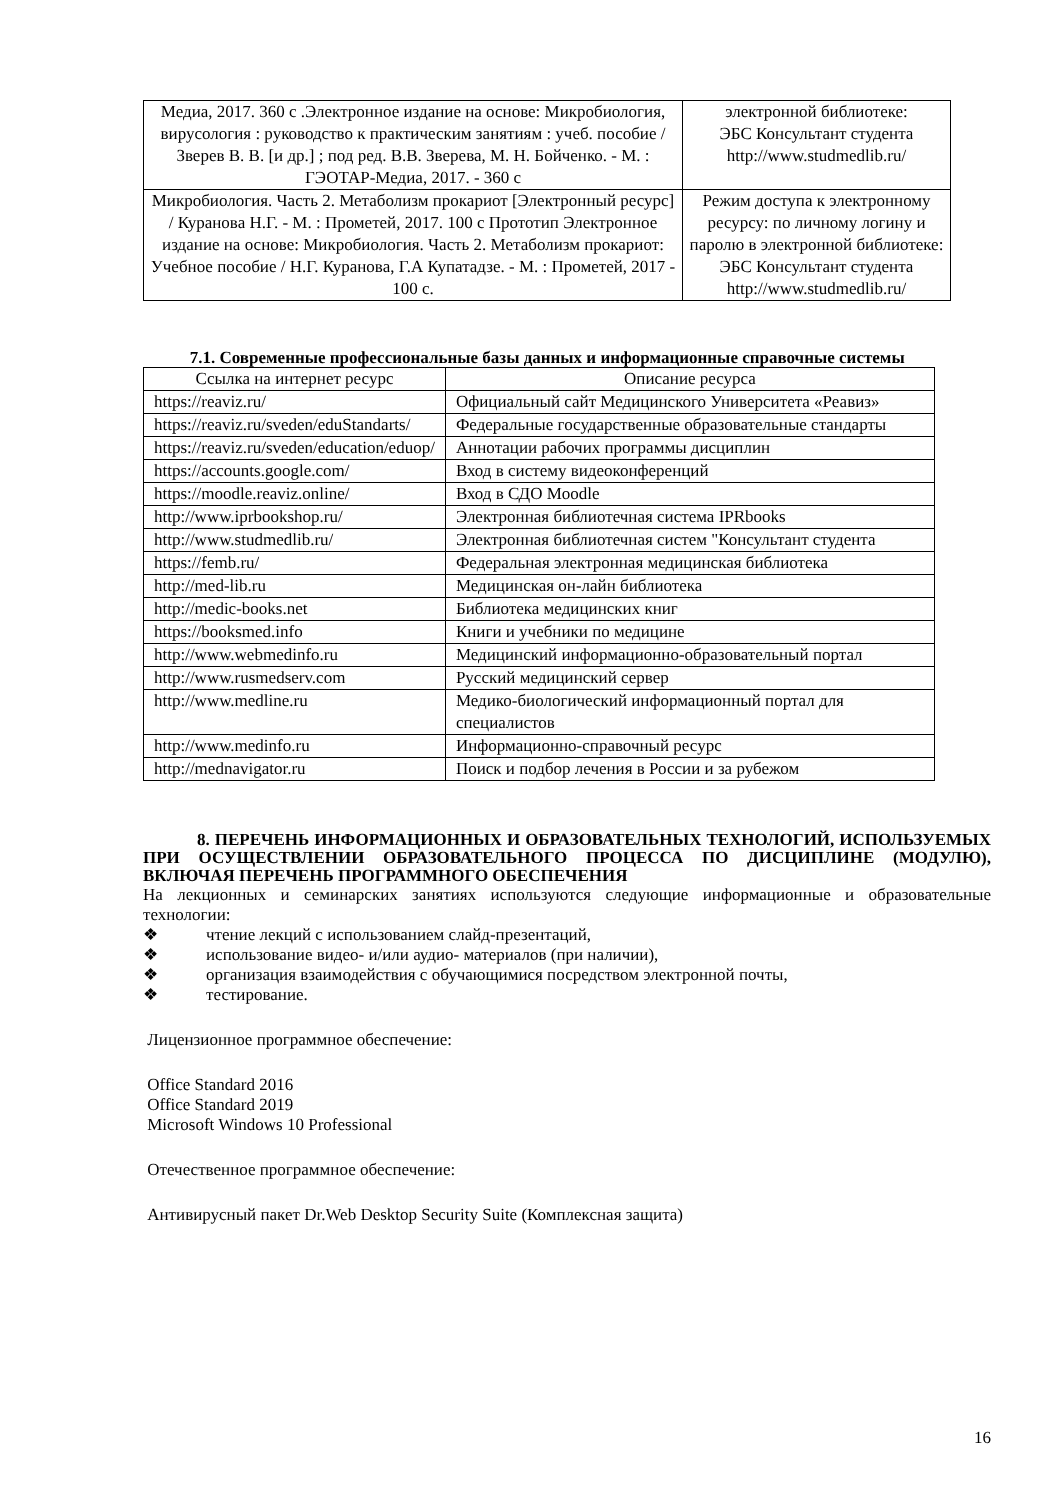| Медиа, 2017. 360 с .Электронное издание на основе: Микробиология, вирусология : руководство к практическим занятиям : учеб. пособие / Зверев В. В. [и др.] ; под ред. В.В. Зверева, М. Н. Бойченко. - М. : ГЭОТАР-Медиа, 2017. - 360 с | электронной библиотеке: ЭБС Консультант студента http://www.studmedlib.ru/ |
| Микробиология. Часть 2. Метаболизм прокариот [Электронный ресурс] / Куранова Н.Г. - М. : Прометей, 2017. 100 с Прототип Электронное издание на основе: Микробиология. Часть 2. Метаболизм прокариот: Учебное пособие / Н.Г. Куранова, Г.А Купатадзе. - М. : Прометей, 2017 - 100 с. | Режим доступа к электронному ресурсу: по личному логину и паролю в электронной библиотеке: ЭБС Консультант студента http://www.studmedlib.ru/ |
7.1. Современные профессиональные базы данных и информационные справочные системы
| Ссылка на интернет ресурс | Описание ресурса |
| --- | --- |
| https://reaviz.ru/ | Официальный сайт Медицинского Университета «Реавиз» |
| https://reaviz.ru/sveden/eduStandarts/ | Федеральные государственные образовательные стандарты |
| https://reaviz.ru/sveden/education/eduop/ | Аннотации рабочих программы дисциплин |
| https://accounts.google.com/ | Вход в систему видеоконференций |
| https://moodle.reaviz.online/ | Вход в СДО Moodle |
| http://www.iprbookshop.ru/ | Электронная библиотечная система IPRbooks |
| http://www.studmedlib.ru/ | Электронная библиотечная систем "Консультант студента |
| https://femb.ru/ | Федеральная электронная медицинская библиотека |
| http://med-lib.ru | Медицинская он-лайн библиотека |
| http://medic-books.net | Библиотека медицинских книг |
| https://booksmed.info | Книги и учебники по медицине |
| http://www.webmedinfo.ru | Медицинский информационно-образовательный портал |
| http://www.rusmedserv.com | Русский медицинский сервер |
| http://www.medline.ru | Медико-биологический информационный портал для специалистов |
| http://www.medinfo.ru | Информационно-справочный ресурс |
| http://mednavigator.ru | Поиск и подбор лечения в России и за рубежом |
8. ПЕРЕЧЕНЬ ИНФОРМАЦИОННЫХ И ОБРАЗОВАТЕЛЬНЫХ ТЕХНОЛОГИЙ, ИСПОЛЬЗУЕМЫХ ПРИ ОСУЩЕСТВЛЕНИИ ОБРАЗОВАТЕЛЬНОГО ПРОЦЕССА ПО ДИСЦИПЛИНЕ (МОДУЛЮ), ВКЛЮЧАЯ ПЕРЕЧЕНЬ ПРОГРАММНОГО ОБЕСПЕЧЕНИЯ
На лекционных и семинарских занятиях используются следующие информационные и образовательные технологии:
❖ чтение лекций с использованием слайд-презентаций,
❖ использование видео- и/или аудио- материалов (при наличии),
❖ организация взаимодействия с обучающимися посредством электронной почты,
❖ тестирование.
Лицензионное программное обеспечение:
Office Standard 2016
Office Standard 2019
Microsoft Windows 10 Professional
Отечественное программное обеспечение:
Антивирусный пакет Dr.Web Desktop Security Suite (Комплексная защита)
16